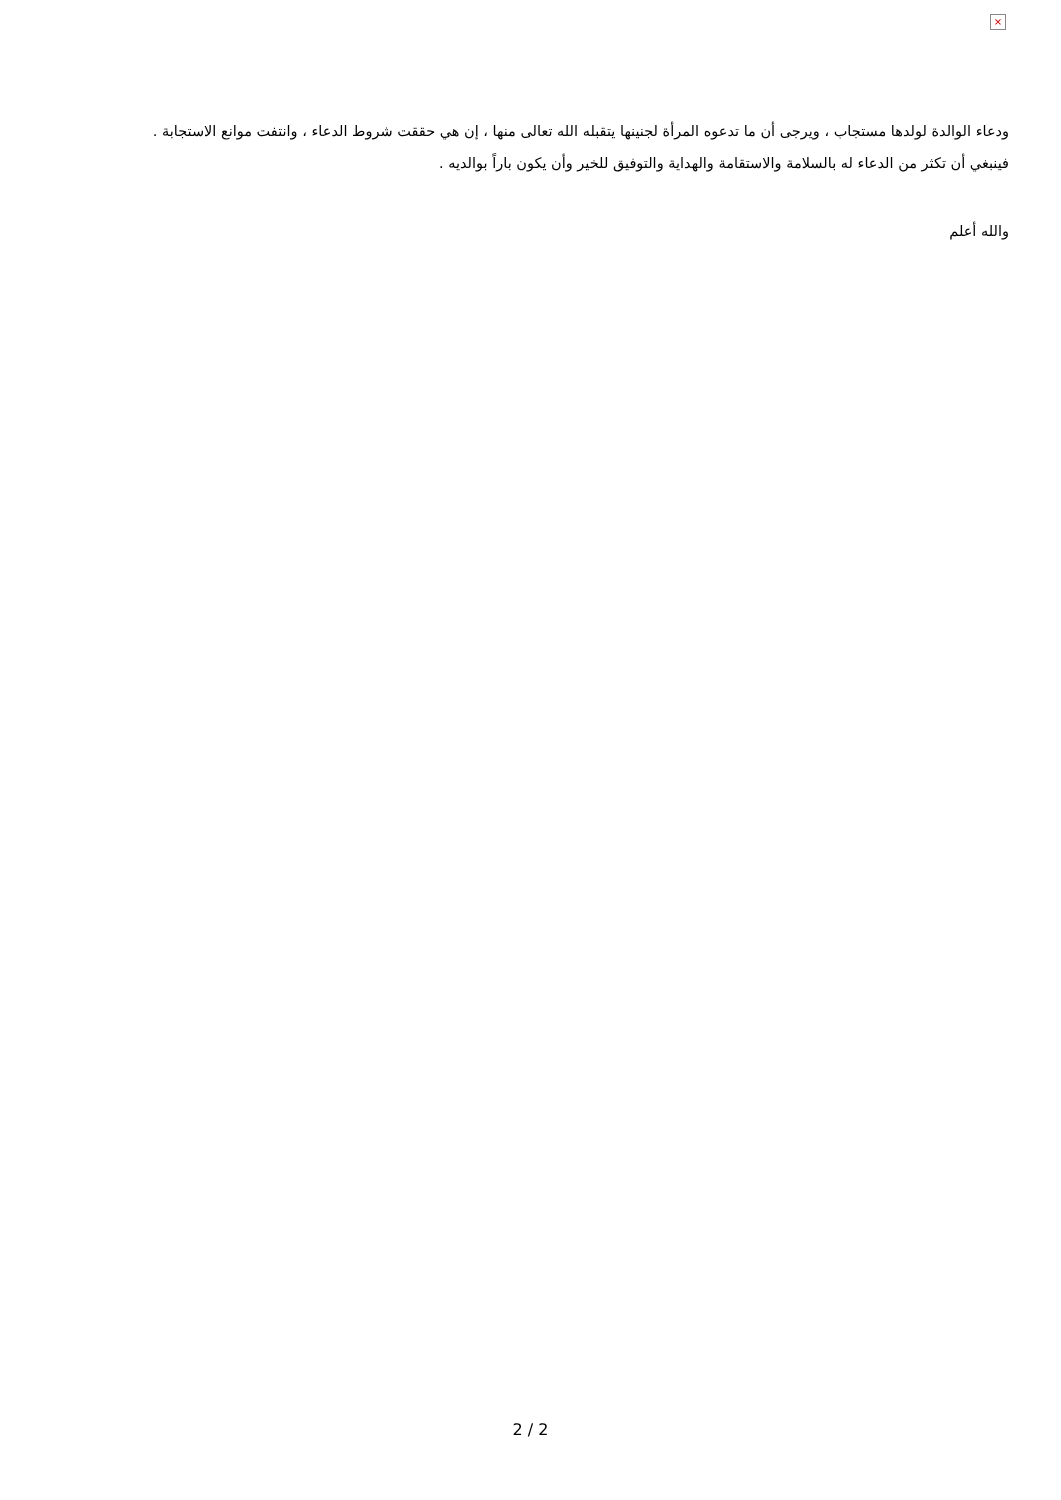×
ودعاء الوالدة لولدها مستجاب ، ويرجى أن ما تدعوه المرأة لجنينها يتقبله الله تعالى منها ، إن هي حققت شروط الدعاء ، وانتفت موانع الاستجابة .
فينبغي أن تكثر من الدعاء له بالسلامة والاستقامة والهداية والتوفيق للخير وأن يكون باراً بوالديه .
والله أعلم
2 / 2